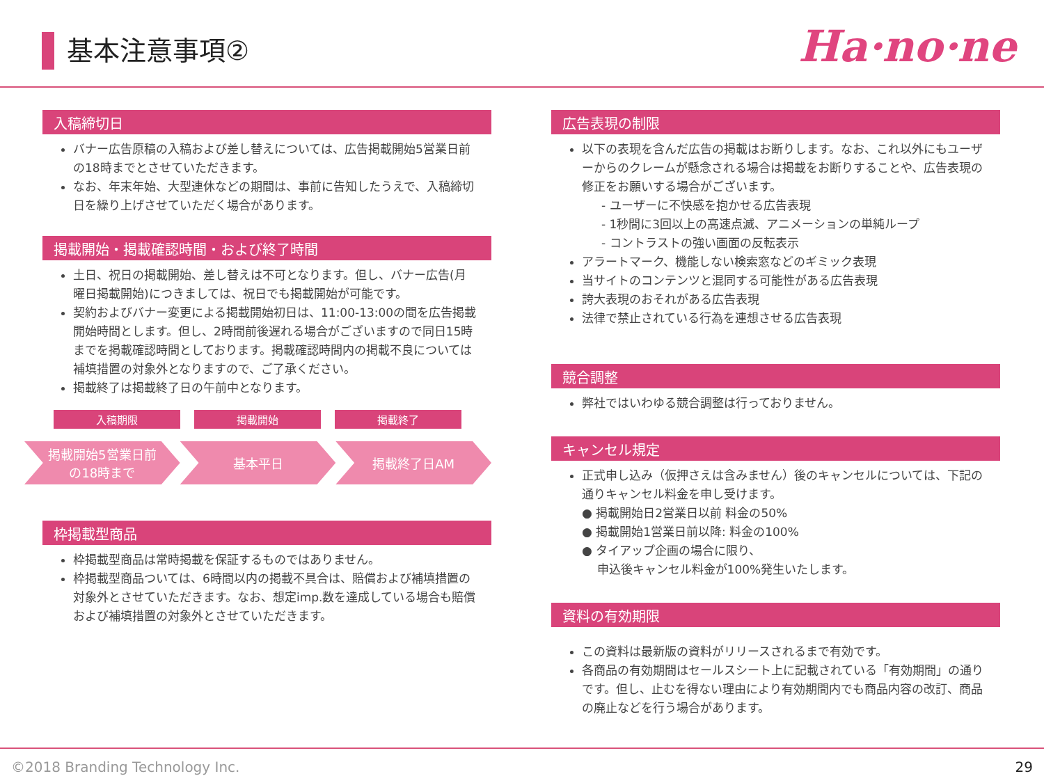基本注意事項② Ha·no·ne
入稿締切日
バナー広告原稿の入稿および差し替えについては、広告掲載開始5営業日前の18時までとさせていただきます。
なお、年末年始、大型連休などの期間は、事前に告知したうえで、入稿締切日を繰り上げさせていただく場合があります。
掲載開始・掲載確認時間・および終了時間
土日、祝日の掲載開始、差し替えは不可となります。但し、バナー広告(月曜日掲載開始)につきましては、祝日でも掲載開始が可能です。
契約およびバナー変更による掲載開始初日は、11:00-13:00の間を広告掲載開始時間とします。但し、2時間前後遅れる場合がございますので同日15時までを掲載確認時間としております。掲載確認時間内の掲載不良については補填措置の対象外となりますので、ご了承ください。
掲載終了は掲載終了日の午前中となります。
入稿期限 掲載開始 掲載終了
掲載開始5営業日前
の18時まで
基本平日 掲載終了日AM
枠掲載型商品
枠掲載型商品は常時掲載を保証するものではありません。
枠掲載型商品ついては、6時間以内の掲載不具合は、賠償および補填措置の対象外とさせていただきます。なお、想定imp.数を達成している場合も賠償および補填措置の対象外とさせていただきます。
広告表現の制限
以下の表現を含んだ広告の掲載はお断りします。なお、これ以外にもユーザーからのクレームが懸念される場合は掲載をお断りすることや、広告表現の修正をお願いする場合がございます。
- ユーザーに不快感を抱かせる広告表現
- 1秒間に3回以上の高速点滅、アニメーションの単純ループ
- コントラストの強い画面の反転表示
アラートマーク、機能しない検索窓などのギミック表現
当サイトのコンテンツと混同する可能性がある広告表現
誇大表現のおそれがある広告表現
法律で禁止されている行為を連想させる広告表現
競合調整
弊社ではいわゆる競合調整は行っておりません。
キャンセル規定
正式申し込み（仮押さえは含みません）後のキャンセルについては、下記の通りキャンセル料金を申し受けます。
● 掲載開始日2営業日以前 料金の50%
● 掲載開始1営業日前以降: 料金の100%
● タイアップ企画の場合に限り、
申込後キャンセル料金が100%発生いたします。
資料の有効期限
この資料は最新版の資料がリリースされるまで有効です。
各商品の有効期間はセールスシート上に記載されている「有効期間」の通りです。但し、止むを得ない理由により有効期間内でも商品内容の改訂、商品の廃止などを行う場合があります。
©2018 Branding Technology Inc. 29